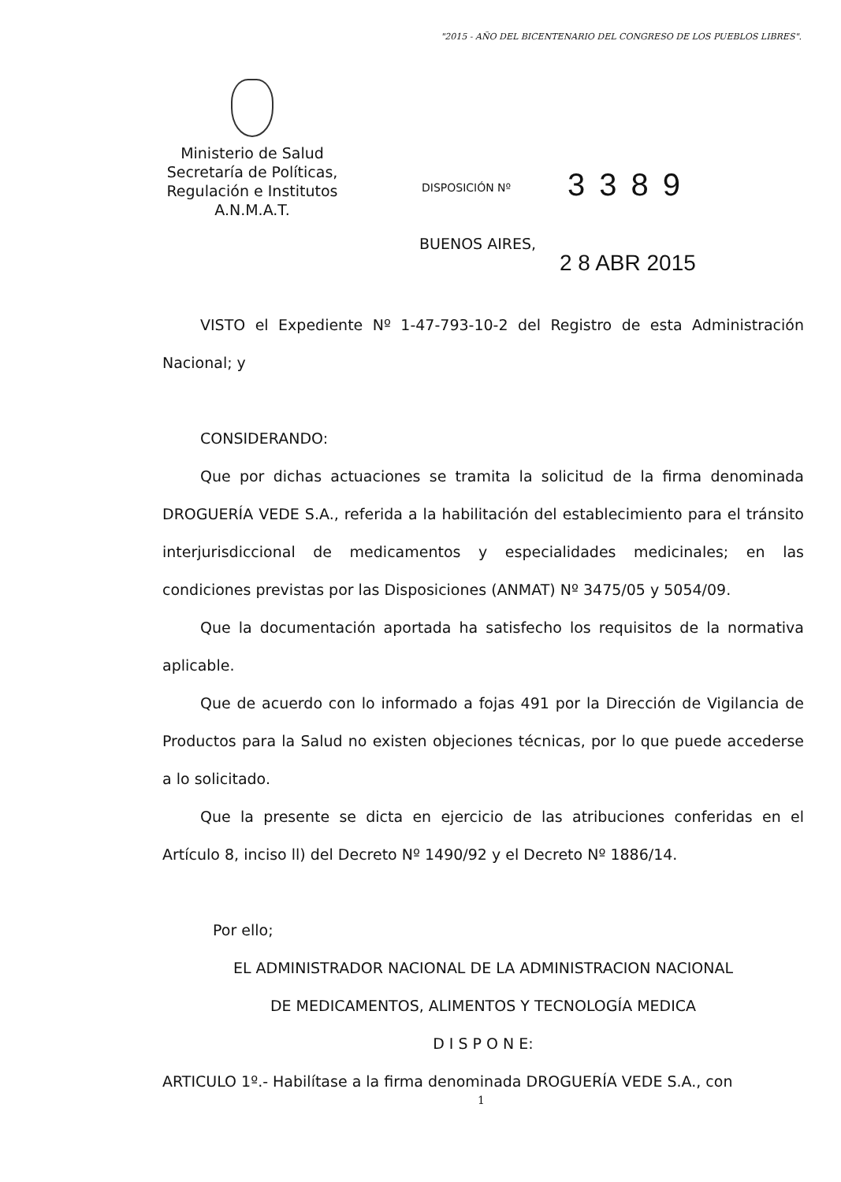"2015 - AÑO DEL BICENTENARIO DEL CONGRESO DE LOS PUEBLOS LIBRES".
Ministerio de Salud
Secretaría de Políticas,
Regulación e Institutos
A.N.M.A.T.
DISPOSICIÓN Nº 3389
BUENOS AIRES,
2 8 ABR 2015
VISTO el Expediente Nº 1-47-793-10-2 del Registro de esta Administración Nacional; y
CONSIDERANDO:
Que por dichas actuaciones se tramita la solicitud de la firma denominada DROGUERÍA VEDE S.A., referida a la habilitación del establecimiento para el tránsito interjurisdiccional de medicamentos y especialidades medicinales; en las condiciones previstas por las Disposiciones (ANMAT) Nº 3475/05 y 5054/09.
Que la documentación aportada ha satisfecho los requisitos de la normativa aplicable.
Que de acuerdo con lo informado a fojas 491 por la Dirección de Vigilancia de Productos para la Salud no existen objeciones técnicas, por lo que puede accederse a lo solicitado.
Que la presente se dicta en ejercicio de las atribuciones conferidas en el Artículo 8, inciso ll) del Decreto Nº 1490/92 y el Decreto Nº 1886/14.
Por ello;
EL ADMINISTRADOR NACIONAL DE LA ADMINISTRACION NACIONAL
DE MEDICAMENTOS, ALIMENTOS Y TECNOLOGÍA MEDICA
D I S P O N E:
ARTICULO 1º.- Habilítase a la firma denominada DROGUERÍA VEDE S.A., con
1